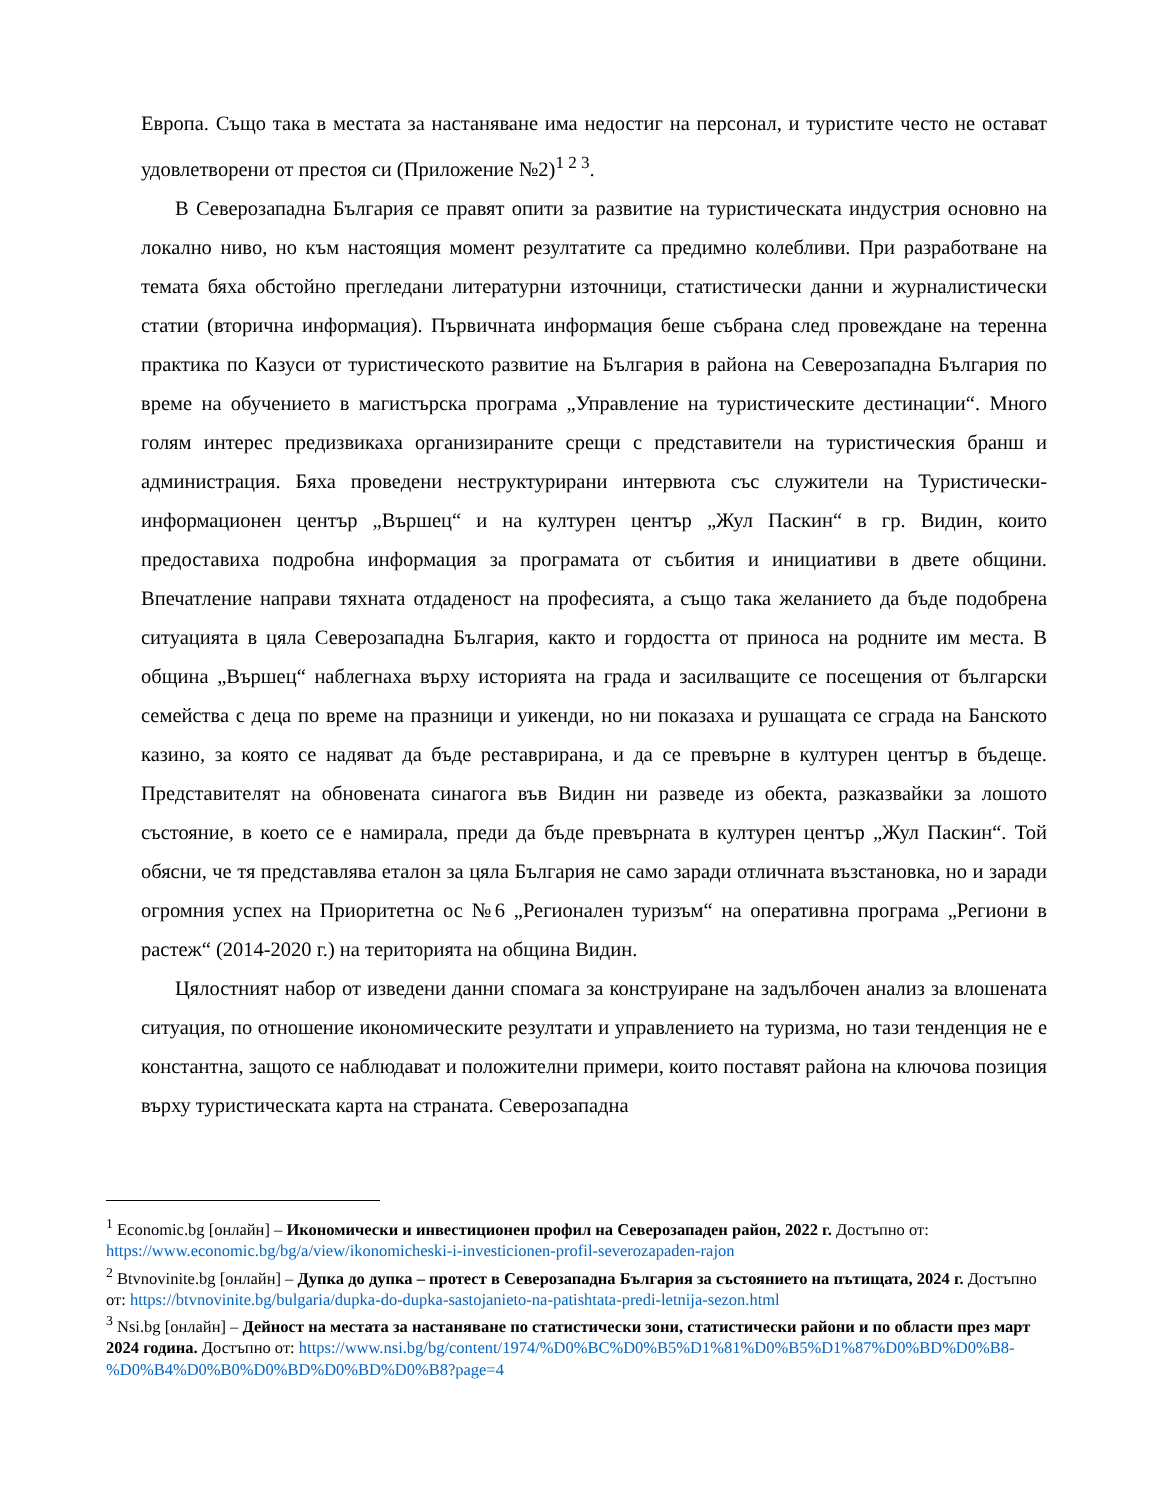Европа. Също така в местата за настаняване има недостиг на персонал, и туристите често не остават удовлетворени от престоя си (Приложение №2)<sup>1 2 3</sup>.
В Северозападна България се правят опити за развитие на туристическата индустрия основно на локално ниво, но към настоящия момент резултатите са предимно колебливи. При разработване на темата бяха обстойно прегледани литературни източници, статистически данни и журналистически статии (вторична информация). Първичната информация беше събрана след провеждане на теренна практика по Казуси от туристическото развитие на България в района на Северозападна България по време на обучението в магистърска програма „Управление на туристическите дестинации“. Много голям интерес предизвикаха организираните срещи с представители на туристическия бранш и администрация. Бяха проведени неструктурирани интервюта със служители на Туристически-информационен център „Вършец“ и на културен център „Жул Паскин“ в гр. Видин, които предоставиха подробна информация за програмата от събития и инициативи в двете общини. Впечатление направи тяхната отдаденост на професията, а също така желанието да бъде подобрена ситуацията в цяла Северозападна България, както и гордостта от приноса на родните им места. В община „Вършец“ наблегнаха върху историята на града и засилващите се посещения от български семейства с деца по време на празници и уикенди, но ни показаха и рушащата се сграда на Банското казино, за която се надяват да бъде реставрирана, и да се превърне в културен център в бъдеще. Представителят на обновената синагога във Видин ни разведе из обекта, разказвайки за лошото състояние, в което се е намирала, преди да бъде превърната в културен център „Жул Паскин“. Той обясни, че тя представлява еталон за цяла България не само заради отличната възстановка, но и заради огромния успех на Приоритетна ос №6 „Регионален туризъм“ на оперативна програма „Региони в растеж“ (2014-2020 г.) на територията на община Видин.
Цялостният набор от изведени данни спомага за конструиране на задълбочен анализ за влошената ситуация, по отношение икономическите резултати и управлението на туризма, но тази тенденция не е константна, защото се наблюдават и положителни примери, които поставят района на ключова позиция върху туристическата карта на страната. Северозападна
<sup>1</sup> Economic.bg [онлайн] – Икономически и инвестиционен профил на Северозападен район, 2022 г. Достъпно от: https://www.economic.bg/bg/a/view/ikonomicheski-i-investicionen-profil-severozapaden-rajon
<sup>2</sup> Btvnovinite.bg [онлайн] – Дупка до дупка – протест в Северозападна България за състоянието на пътищата, 2024 г. Достъпно от: https://btvnovinite.bg/bulgaria/dupka-do-dupka-sastojanieto-na-patishtata-predi-letnija-sezon.html
<sup>3</sup> Nsi.bg [онлайн] – Дейност на местата за настаняване по статистически зони, статистически райони и по области през март 2024 година. Достъпно от: https://www.nsi.bg/bg/content/1974/%D0%BC%D0%B5%D1%81%D0%B5%D1%87%D0%BD%D0%B8-%D0%B4%D0%B0%D0%BD%D0%BD%D0%B8?page=4